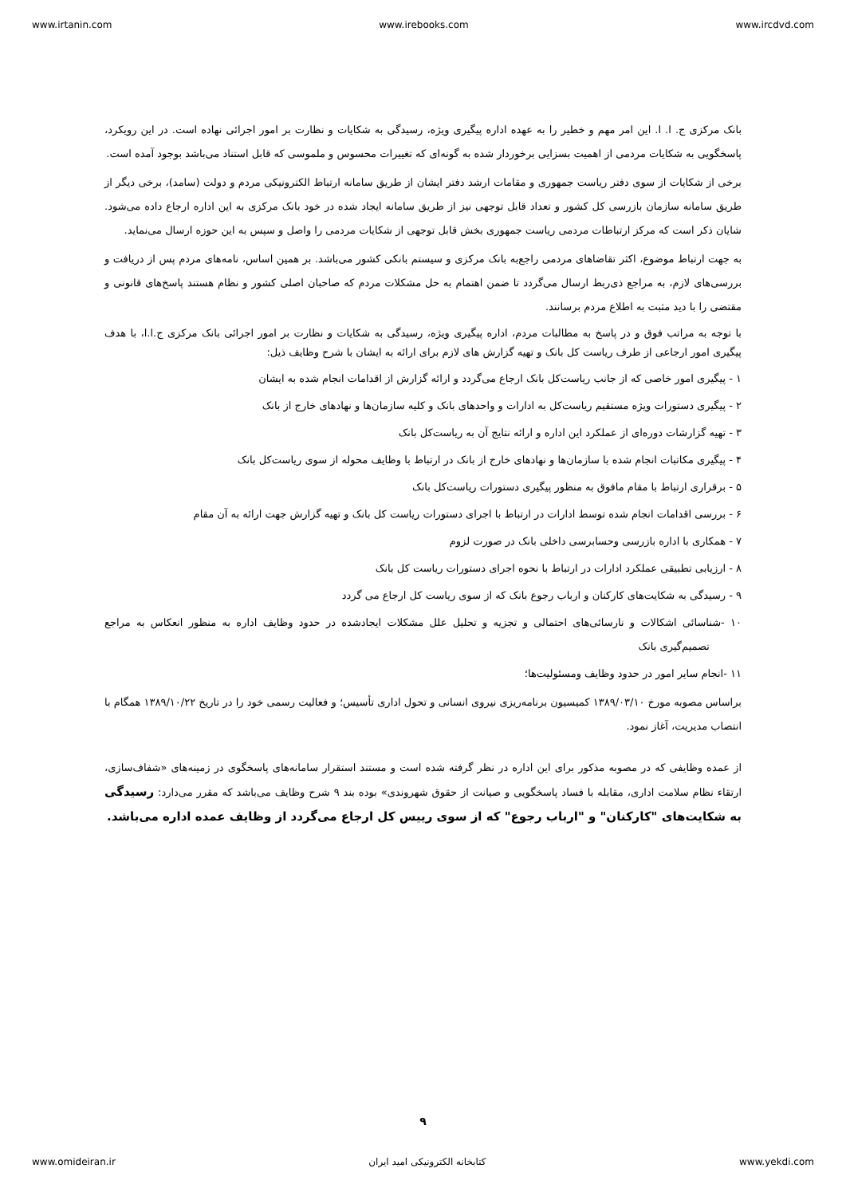www.irtanin.com www.irebooks.com www.ircdvd.com
بانک مرکزی ج. ا. ا. این امر مهم و خطیر را به عهده اداره پیگیری ویژه، رسیدگی به شکایات و نظارت بر امور اجرائی نهاده است. در این رویکرد، پاسخگویی به شکایات مردمی از اهمیت بسزایی برخوردار شده به گونه‌ای که تغییرات محسوس و ملموسی که قابل استناد می‌باشد بوجود آمده است.
برخی از شکایات از سوی دفتر ریاست جمهوری و مقامات ارشد دفتر ایشان از طریق سامانه ارتباط الکترونیکی مردم و دولت (سامد)، برخی دیگر از طریق سامانه سازمان بازرسی کل کشور و تعداد قابل توجهی نیز از طریق سامانه ایجاد شده در خود بانک مرکزی به این اداره ارجاع داده می‌شود. شایان ذکر است که مرکز ارتباطات مردمی ریاست جمهوری بخش قابل توجهی از شکایات مردمی را واصل و سپس به این حوزه ارسال می‌نماید.
به جهت ارتباط موضوع، اکثر تقاضاهای مردمی راجع‌به بانک مرکزی و سیستم بانکی کشور می‌باشد. بر همین اساس، نامه‌های مردم پس از دریافت و بررسی‌های لازم، به مراجع ذی‌ربط ارسال می‌گردد تا ضمن اهتمام به حل مشکلات مردم که صاحبان اصلی کشور و نظام هستند پاسخ‌های قانونی و مقتضی را با دید مثبت به اطلاع مردم برسانند.
با توجه به مراتب فوق و در پاسخ به مطالبات مردم، اداره پیگیری ویژه، رسیدگی به شکایات و نظارت بر امور اجرائی بانک مرکزی ج.ا.ا، با هدف پیگیری امور ارجاعی از طرف ریاست کل بانک و تهیه گزارش های لازم برای ارائه به ایشان با شرح وظایف ذیل:
۱ - پیگیری امور خاصی که از جانب ریاست‌کل بانک ارجاع می‌گردد و ارائه گزارش از اقدامات انجام شده به ایشان
۲ - پیگیری دستورات ویژه مستقیم ریاست‌کل به ادارات و واحدهای بانک و کلیه سازمان‌ها و نهادهای خارج از بانک
۳ - تهیه گزارشات دوره‌ای از عملکرد این اداره و ارائه نتایج آن به ریاست‌کل بانک
۴ - پیگیری مکاتبات انجام شده با سازمان‌ها و نهادهای خارج از بانک در ارتباط با وظایف محوله از سوی ریاست‌کل بانک
۵ - برقراری ارتباط با مقام مافوق به منظور پیگیری دستورات ریاست‌کل بانک
۶ - بررسی اقدامات انجام شده توسط ادارات در ارتباط با اجرای دستورات ریاست کل بانک و تهیه گزارش جهت ارائه به آن مقام
۷ - همکاری با اداره بازرسی وحسابرسی داخلی بانک در صورت لزوم
۸ - ارزیابی تطبیقی عملکرد ادارات در ارتباط با نحوه اجرای دستورات ریاست کل بانک
۹ - رسیدگی به شکایت‌های کارکنان و ارباب رجوع بانک که از سوی ریاست کل ارجاع می گردد
۱۰ -شناسائی اشکالات و نارسائی‌های احتمالی و تجزیه و تحلیل علل مشکلات ایجادشده در حدود وظایف اداره به منظور انعکاس به مراجع تصمیم‌گیری بانک
۱۱ -انجام سایر امور در حدود وظایف ومسئولیت‌ها؛
براساس مصوبه مورخ ۱۳۸۹/۰۳/۱۰ کمیسیون برنامه‌ریزی نیروی انسانی و تحول اداری تأسیس؛ و فعالیت رسمی خود را در تاریخ ۱۳۸۹/۱۰/۲۲ همگام با انتصاب مدیریت، آغاز نمود.
از عمده وظایفی که در مصوبه مذکور برای این اداره در نظر گرفته شده است و مستند استقرار سامانه‌های پاسخگوی در زمینه‌های «شفاف‌سازی، ارتقاء نظام سلامت اداری، مقابله با فساد پاسخگویی و صیانت از حقوق شهروندی» بوده بند ۹ شرح وظایف می‌باشد که مقرر می‌دارد: رسیدگی به شکایت‌های "کارکنان" و "ارباب رجوع" که از سوی رییس کل ارجاع می‌گردد از وظایف عمده اداره می‌باشد.
۹
www.omideiran.ir کتابخانه الکترونیکی امید ایران www.yekdi.com